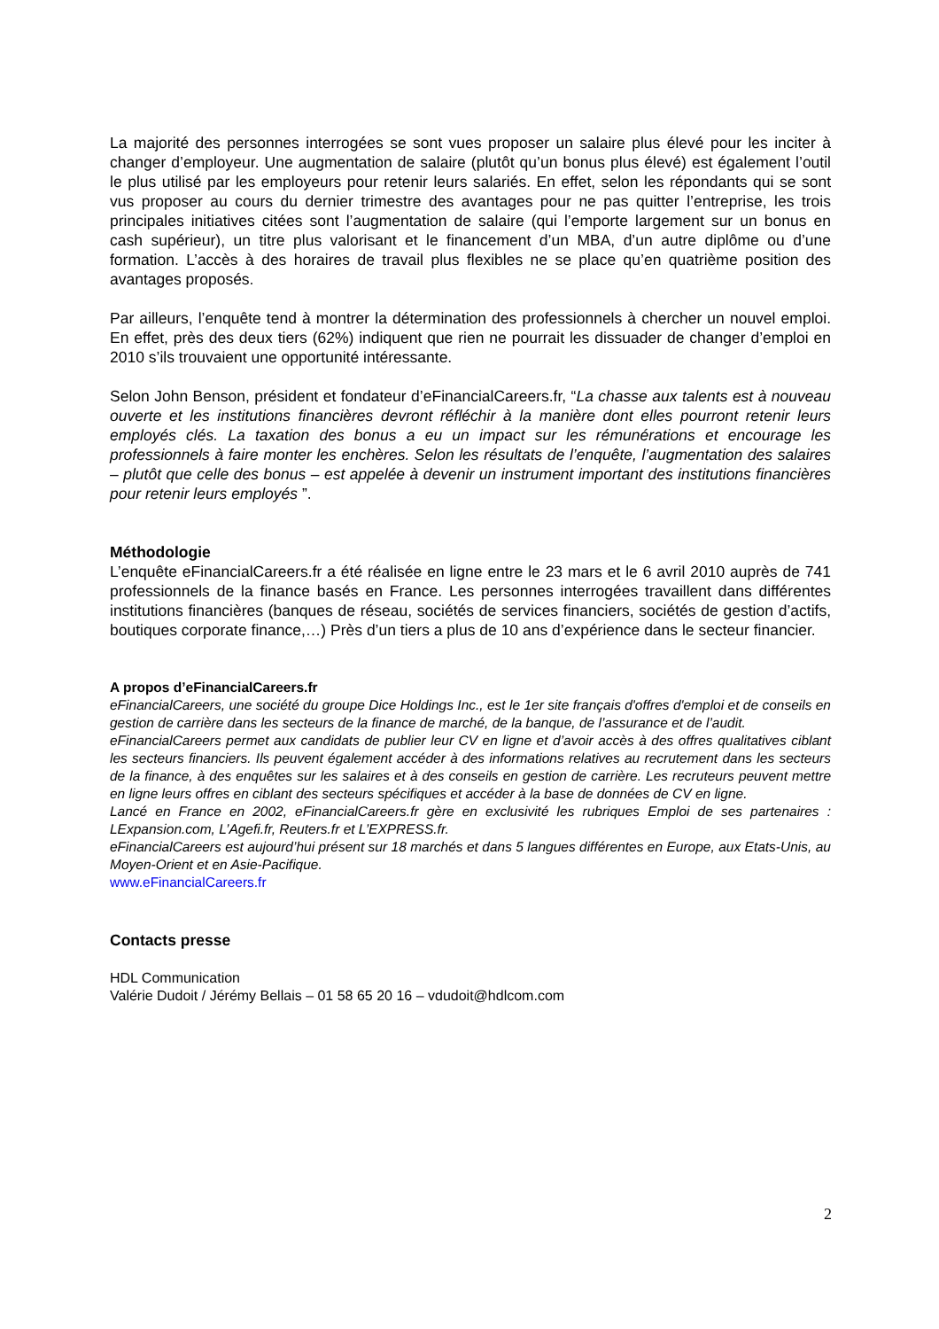La majorité des personnes interrogées se sont vues proposer un salaire plus élevé pour les inciter à changer d’employeur. Une augmentation de salaire (plutôt qu’un bonus plus élevé) est également l’outil le plus utilisé par les employeurs pour retenir leurs salariés. En effet, selon les répondants qui se sont vus proposer au cours du dernier trimestre des avantages pour ne pas quitter l’entreprise, les trois principales initiatives citées sont l’augmentation de salaire (qui l’emporte largement sur un bonus en cash supérieur), un titre plus valorisant et le financement d’un MBA, d’un autre diplôme ou d’une formation. L’accès à des horaires de travail plus flexibles ne se place qu’en quatrième position des avantages proposés.
Par ailleurs, l’enquête tend à montrer la détermination des professionnels à chercher un nouvel emploi. En effet, près des deux tiers (62%) indiquent que rien ne pourrait les dissuader de changer d’emploi en 2010 s’ils trouvaient une opportunité intéressante.
Selon John Benson, président et fondateur d’eFinancialCareers.fr, “La chasse aux talents est à nouveau ouverte et les institutions financières devront réfléchir à la manière dont elles pourront retenir leurs employés clés. La taxation des bonus a eu un impact sur les rémunérations et encourage les professionnels à faire monter les enchères. Selon les résultats de l’enquête, l’augmentation des salaires – plutôt que celle des bonus – est appelée à devenir un instrument important des institutions financières pour retenir leurs employés ”.
Méthodologie
L’enquête eFinancialCareers.fr a été réalisée en ligne entre le 23 mars et le 6 avril 2010 auprès de 741 professionnels de la finance basés en France. Les personnes interrogées travaillent dans différentes institutions financières (banques de réseau, sociétés de services financiers, sociétés de gestion d’actifs, boutiques corporate finance,…) Près d’un tiers a plus de 10 ans d’expérience dans le secteur financier.
A propos d’eFinancialCareers.fr
eFinancialCareers, une société du groupe Dice Holdings Inc., est le 1er site français d'offres d'emploi et de conseils en gestion de carrière dans les secteurs de la finance de marché, de la banque, de l’assurance et de l’audit.
eFinancialCareers permet aux candidats de publier leur CV en ligne et d’avoir accès à des offres qualitatives ciblant les secteurs financiers. Ils peuvent également accéder à des informations relatives au recrutement dans les secteurs de la finance, à des enquêtes sur les salaires et à des conseils en gestion de carrière. Les recruteurs peuvent mettre en ligne leurs offres en ciblant des secteurs spécifiques et accéder à la base de données de CV en ligne.
Lancé en France en 2002, eFinancialCareers.fr gère en exclusivité les rubriques Emploi de ses partenaires : LExpansion.com, L’Agefi.fr, Reuters.fr et L’EXPRESS.fr.
eFinancialCareers est aujourd’hui présent sur 18 marchés et dans 5 langues différentes en Europe, aux Etats-Unis, au Moyen-Orient et en Asie-Pacifique.
www.eFinancialCareers.fr
Contacts presse
HDL Communication
Valérie Dudoit / Jérémy Bellais – 01 58 65 20 16 – vdudoit@hdlcom.com
2